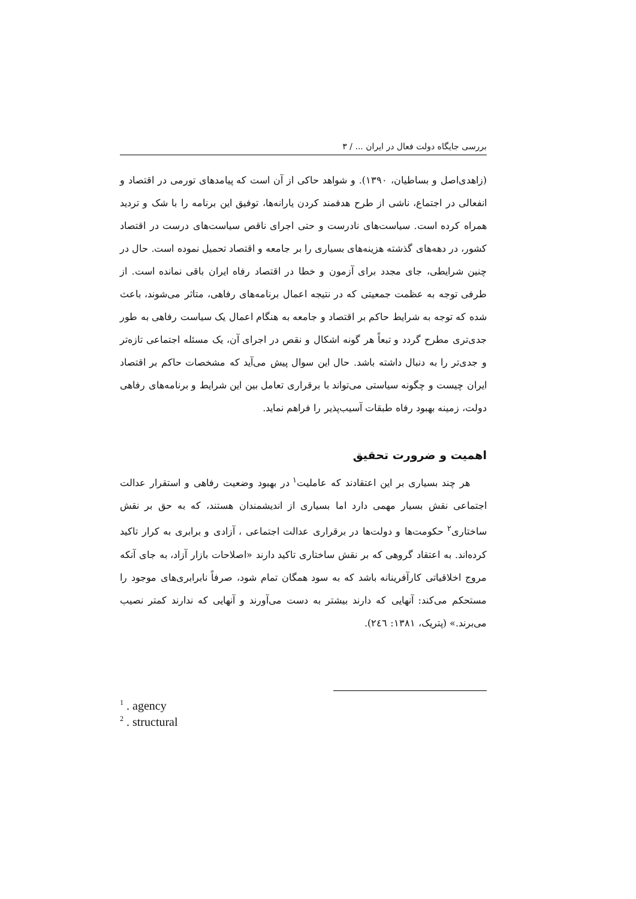بررسی جایگاه دولت فعال در ایران ... / ۳
(زاهدی‌اصل و بساطیان، ۱۳۹۰). و شواهد حاکی از آن است که پیامدهای تورمی در اقتصاد و انفعالی در اجتماع، ناشی از طرح هدفمند کردن یارانه‌ها، توفیق این برنامه را با شک و تردید همراه کرده است. سیاست‌های نادرست و حتی اجرای ناقص سیاست‌های درست در اقتصاد کشور، در دهه‌های گذشته هزینه‌های بسیاری را بر جامعه و اقتصاد تحمیل نموده است. حال در چنین شرایطی، جای مجدد برای آزمون و خطا در اقتصاد رفاه ایران باقی نمانده است. از طرفی توجه به عظمت جمعیتی که در نتیجه اعمال برنامه‌های رفاهی، متاثر می‌شوند، باعث شده که توجه به شرایط حاکم بر اقتصاد و جامعه به هنگام اعمال یک سیاست رفاهی به طور جدی‌تری مطرح گردد و تبعاً هر گونه اشکال و نقص در اجرای آن، یک مسئله اجتماعی تازه‌تر و جدی‌تر را به دنبال داشته باشد. حال این سوال پیش می‌آید که مشخصات حاکم بر اقتصاد ایران چیست و چگونه سیاستی می‌تواند با برقراری تعامل بین این شرایط و برنامه‌های رفاهی دولت، زمینه بهبود رفاه طبقات آسیب‌پذیر را فراهم نماید.
اهمیت و ضرورت تحقیق
هر چند بسیاری بر این اعتقادند که عاملیت<sup>۱</sup> در بهبود وضعیت رفاهی و استقرار عدالت اجتماعی نقش بسیار مهمی دارد اما بسیاری از اندیشمندان هستند، که به حق بر نقش ساختاری<sup>۲</sup> حکومت‌ها و دولت‌ها در برقراری عدالت اجتماعی ، آزادی و برابری به کرار تاکید کرده‌اند. به اعتقاد گروهی که بر نقش ساختاری تاکید دارند «اصلاحات بازار آزاد، به جای آنکه مروج اخلاقیاتی کارآفرینانه باشد که به سود همگان تمام شود، صرفاً نابرابری‌های موجود را مستحکم می‌کند: آنهایی که دارند بیشتر به دست می‌آورند و آنهایی که ندارند کمتر نصیب می‌برند.» (پتریک، ۱۳۸۱: ۲٤٦).
<sup>1</sup> . agency
<sup>2</sup> . structural